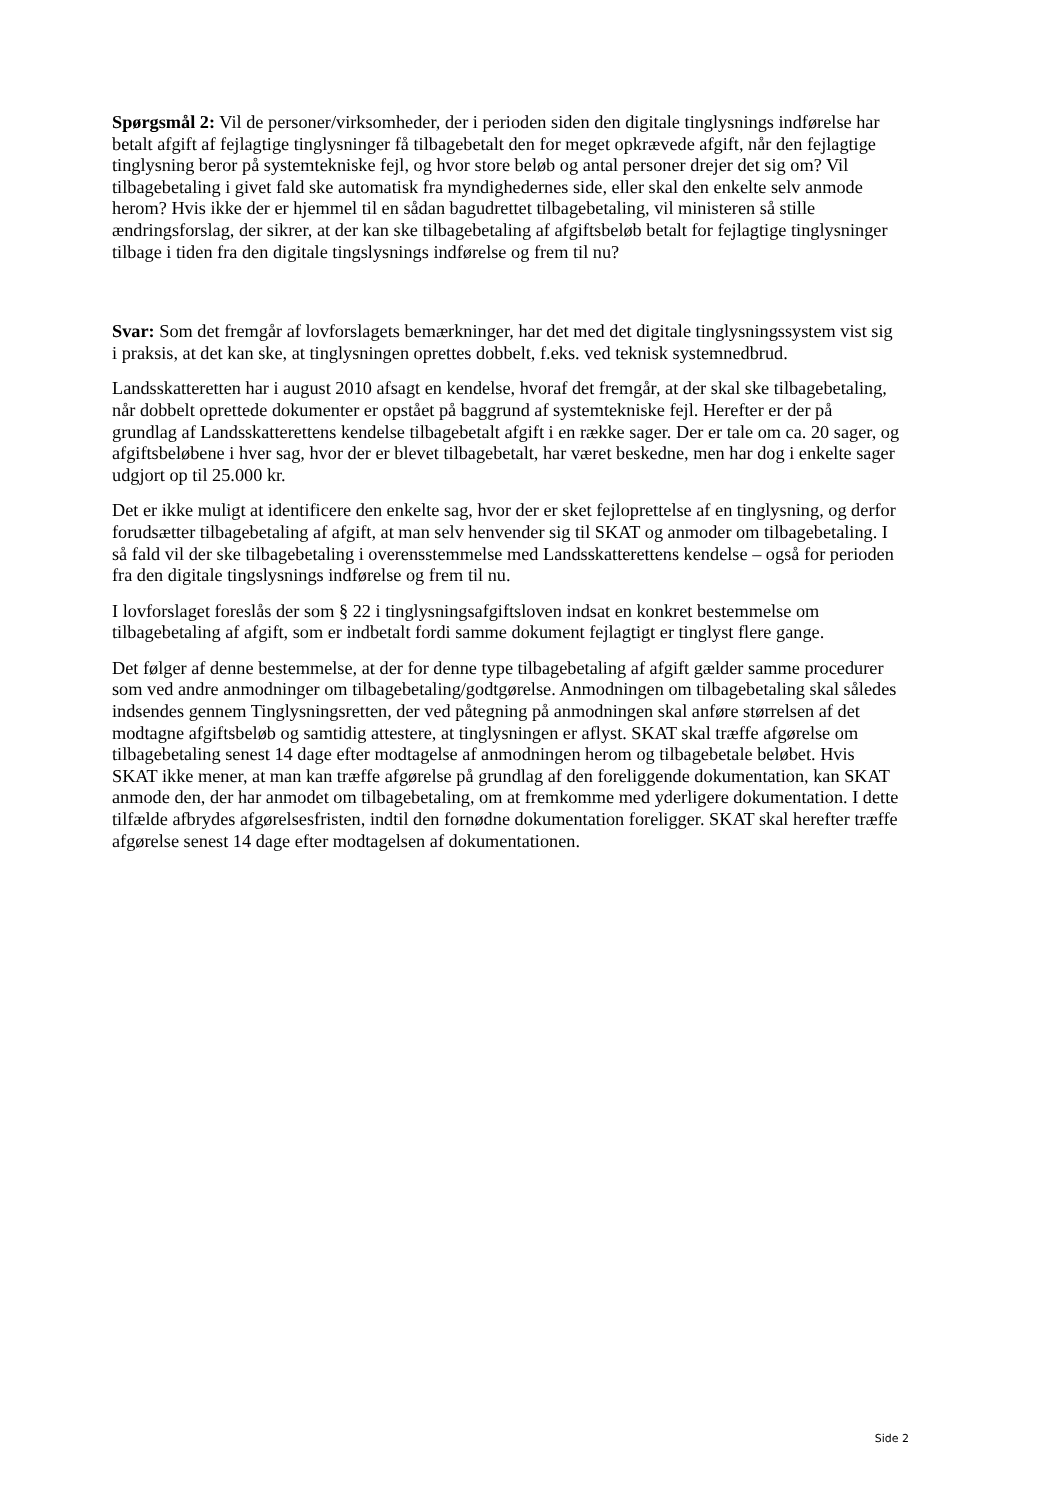Spørgsmål 2: Vil de personer/virksomheder, der i perioden siden den digitale tinglysnings indførelse har betalt afgift af fejlagtige tinglysninger få tilbagebetalt den for meget opkrævede afgift, når den fejlagtige tinglysning beror på systemtekniske fejl, og hvor store beløb og antal personer drejer det sig om? Vil tilbagebetaling i givet fald ske automatisk fra myndighedernes side, eller skal den enkelte selv anmode herom? Hvis ikke der er hjemmel til en sådan bagudrettet tilbagebetaling, vil ministeren så stille ændringsforslag, der sikrer, at der kan ske tilbagebetaling af afgiftsbeløb betalt for fejlagtige tinglysninger tilbage i tiden fra den digitale tingslysnings indførelse og frem til nu?
Svar: Som det fremgår af lovforslagets bemærkninger, har det med det digitale tinglysningssystem vist sig i praksis, at det kan ske, at tinglysningen oprettes dobbelt, f.eks. ved teknisk systemnedbrud.
Landsskatteretten har i august 2010 afsagt en kendelse, hvoraf det fremgår, at der skal ske tilbagebetaling, når dobbelt oprettede dokumenter er opstået på baggrund af systemtekniske fejl. Herefter er der på grundlag af Landsskatterettens kendelse tilbagebetalt afgift i en række sager. Der er tale om ca. 20 sager, og afgiftsbeløbene i hver sag, hvor der er blevet tilbagebetalt, har været beskedne, men har dog i enkelte sager udgjort op til 25.000 kr.
Det er ikke muligt at identificere den enkelte sag, hvor der er sket fejloprettelse af en tinglysning, og derfor forudsætter tilbagebetaling af afgift, at man selv henvender sig til SKAT og anmoder om tilbagebetaling. I så fald vil der ske tilbagebetaling i overensstemmelse med Landsskatterettens kendelse – også for perioden fra den digitale tingslysnings indførelse og frem til nu.
I lovforslaget foreslås der som § 22 i tinglysningsafgiftsloven indsat en konkret bestemmelse om tilbagebetaling af afgift, som er indbetalt fordi samme dokument fejlagtigt er tinglyst flere gange.
Det følger af denne bestemmelse, at der for denne type tilbagebetaling af afgift gælder samme procedurer som ved andre anmodninger om tilbagebetaling/godtgørelse. Anmodningen om tilbagebetaling skal således indsendes gennem Tinglysningsretten, der ved påtegning på anmodningen skal anføre størrelsen af det modtagne afgiftsbeløb og samtidig attestere, at tinglysningen er aflyst. SKAT skal træffe afgørelse om tilbagebetaling senest 14 dage efter modtagelse af anmodningen herom og tilbagebetale beløbet. Hvis SKAT ikke mener, at man kan træffe afgørelse på grundlag af den foreliggende dokumentation, kan SKAT anmode den, der har anmodet om tilbagebetaling, om at fremkomme med yderligere dokumentation. I dette tilfælde afbrydes afgørelsesfristen, indtil den fornødne dokumentation foreligger. SKAT skal herefter træffe afgørelse senest 14 dage efter modtagelsen af dokumentationen.
Side 2